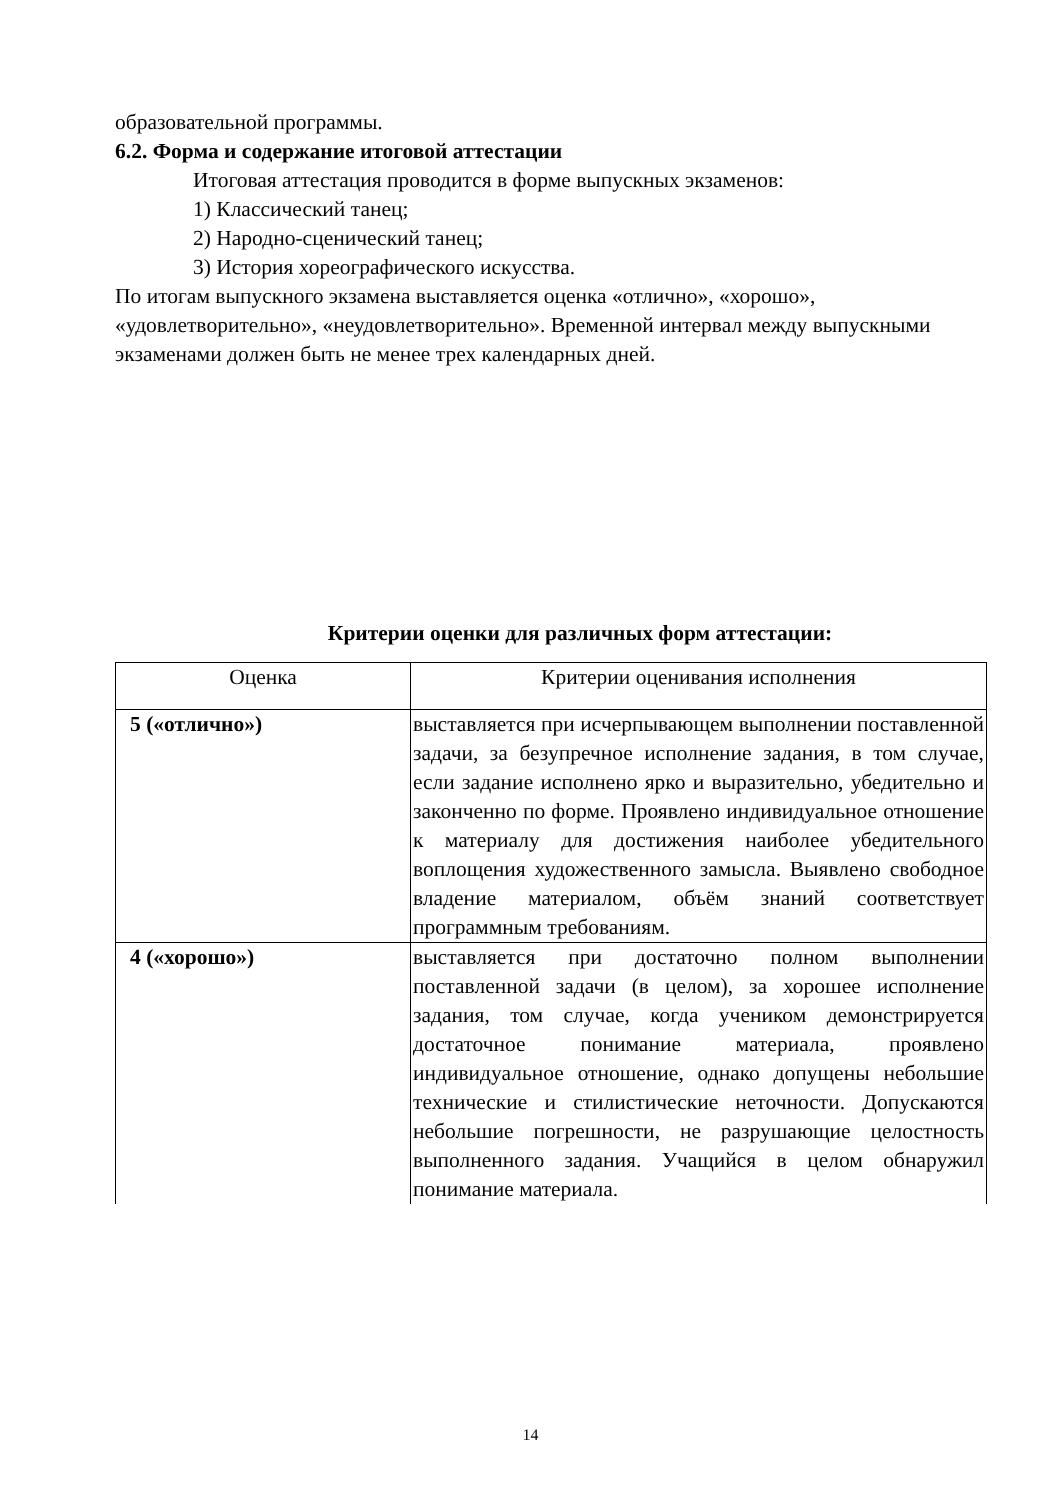образовательной программы.
6.2. Форма и содержание итоговой аттестации
Итоговая аттестация проводится в форме выпускных экзаменов:
1) Классический танец;
2) Народно-сценический танец;
3) История хореографического искусства.
По итогам выпускного экзамена выставляется оценка «отлично», «хорошо», «удовлетворительно», «неудовлетворительно». Временной интервал между выпускными экзаменами должен быть не менее трех календарных дней.
Критерии оценки для различных форм аттестации:
| Оценка | Критерии оценивания исполнения |
| --- | --- |
| 5 («отлично») | выставляется при исчерпывающем выполнении поставленной задачи, за безупречное исполнение задания, в том случае, если задание исполнено ярко и выразительно, убедительно и законченно по форме. Проявлено индивидуальное отношение к материалу для достижения наиболее убедительного воплощения художественного замысла. Выявлено свободное владение материалом, объём знаний соответствует программным требованиям. |
| 4 («хорошо») | выставляется при достаточно полном выполнении поставленной задачи (в целом), за хорошее исполнение задания, том случае, когда учеником демонстрируется достаточное понимание материала, проявлено индивидуальное отношение, однако допущены небольшие технические и стилистические неточности. Допускаются небольшие погрешности, не разрушающие целостность выполненного задания. Учащийся в целом обнаружил понимание материала. |
14